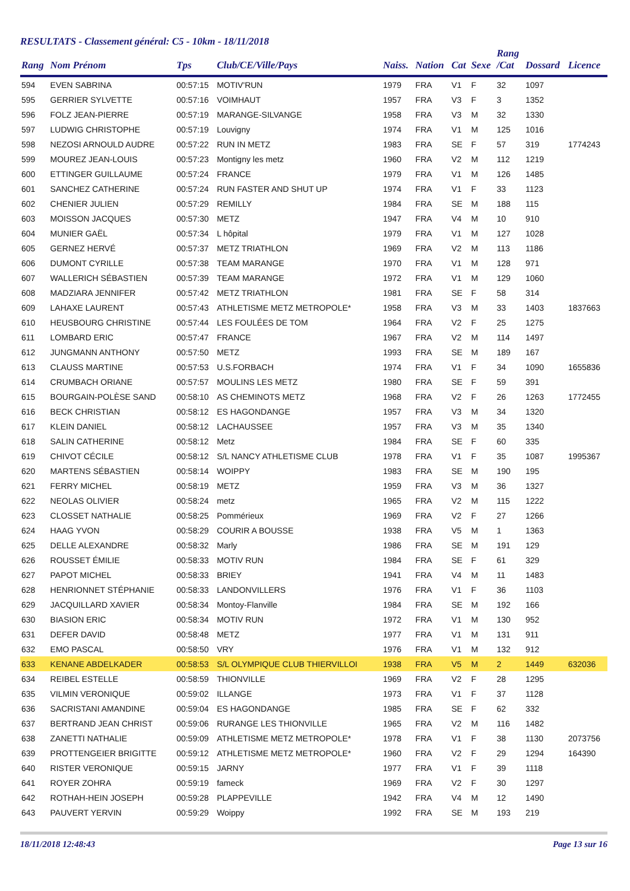RESULTATS - Classement général: C5 - 10km - 18/11/2018
| Rang | Nom Prénom | Tps | Club/CE/Ville/Pays | Naiss. | Nation | Cat | Sexe | Rang /Cat | Dossard | Licence |
| --- | --- | --- | --- | --- | --- | --- | --- | --- | --- | --- |
| 594 | EVEN SABRINA | 00:57:15 | MOTIV'RUN | 1979 | FRA | V1 | F | 32 | 1097 | |
| 595 | GERRIER SYLVETTE | 00:57:16 | VOIMHAUT | 1957 | FRA | V3 | F | 3 | 1352 | |
| 596 | FOLZ JEAN-PIERRE | 00:57:19 | MARANGE-SILVANGE | 1958 | FRA | V3 | M | 32 | 1330 | |
| 597 | LUDWIG CHRISTOPHE | 00:57:19 | Louvigny | 1974 | FRA | V1 | M | 125 | 1016 | |
| 598 | NEZOSI ARNOULD AUDRE | 00:57:22 | RUN IN METZ | 1983 | FRA | SE | F | 57 | 319 | 1774243 |
| 599 | MOUREZ JEAN-LOUIS | 00:57:23 | Montigny les metz | 1960 | FRA | V2 | M | 112 | 1219 | |
| 600 | ETTINGER GUILLAUME | 00:57:24 | FRANCE | 1979 | FRA | V1 | M | 126 | 1485 | |
| 601 | SANCHEZ CATHERINE | 00:57:24 | RUN FASTER AND SHUT UP | 1974 | FRA | V1 | F | 33 | 1123 | |
| 602 | CHENIER JULIEN | 00:57:29 | REMILLY | 1984 | FRA | SE | M | 188 | 115 | |
| 603 | MOISSON JACQUES | 00:57:30 | METZ | 1947 | FRA | V4 | M | 10 | 910 | |
| 604 | MUNIER GAËL | 00:57:34 | L hôpital | 1979 | FRA | V1 | M | 127 | 1028 | |
| 605 | GERNEZ HERVÉ | 00:57:37 | METZ TRIATHLON | 1969 | FRA | V2 | M | 113 | 1186 | |
| 606 | DUMONT CYRILLE | 00:57:38 | TEAM MARANGE | 1970 | FRA | V1 | M | 128 | 971 | |
| 607 | WALLERICH SÉBASTIEN | 00:57:39 | TEAM MARANGE | 1972 | FRA | V1 | M | 129 | 1060 | |
| 608 | MADZIARA JENNIFER | 00:57:42 | METZ TRIATHLON | 1981 | FRA | SE | F | 58 | 314 | |
| 609 | LAHAXE LAURENT | 00:57:43 | ATHLETISME METZ METROPOLE* | 1958 | FRA | V3 | M | 33 | 1403 | 1837663 |
| 610 | HEUSBOURG CHRISTINE | 00:57:44 | LES FOULÉES DE TOM | 1964 | FRA | V2 | F | 25 | 1275 | |
| 611 | LOMBARD ERIC | 00:57:47 | FRANCE | 1967 | FRA | V2 | M | 114 | 1497 | |
| 612 | JUNGMANN ANTHONY | 00:57:50 | METZ | 1993 | FRA | SE | M | 189 | 167 | |
| 613 | CLAUSS MARTINE | 00:57:53 | U.S.FORBACH | 1974 | FRA | V1 | F | 34 | 1090 | 1655836 |
| 614 | CRUMBACH ORIANE | 00:57:57 | MOULINS LES METZ | 1980 | FRA | SE | F | 59 | 391 | |
| 615 | BOURGAIN-POLÈSE SAND | 00:58:10 | AS CHEMINOTS METZ | 1968 | FRA | V2 | F | 26 | 1263 | 1772455 |
| 616 | BECK CHRISTIAN | 00:58:12 | ES HAGONDANGE | 1957 | FRA | V3 | M | 34 | 1320 | |
| 617 | KLEIN DANIEL | 00:58:12 | LACHAUSSEE | 1957 | FRA | V3 | M | 35 | 1340 | |
| 618 | SALIN CATHERINE | 00:58:12 | Metz | 1984 | FRA | SE | F | 60 | 335 | |
| 619 | CHIVOT CÉCILE | 00:58:12 | S/L NANCY ATHLETISME CLUB | 1978 | FRA | V1 | F | 35 | 1087 | 1995367 |
| 620 | MARTENS SÉBASTIEN | 00:58:14 | WOIPPY | 1983 | FRA | SE | M | 190 | 195 | |
| 621 | FERRY MICHEL | 00:58:19 | METZ | 1959 | FRA | V3 | M | 36 | 1327 | |
| 622 | NEOLAS OLIVIER | 00:58:24 | metz | 1965 | FRA | V2 | M | 115 | 1222 | |
| 623 | CLOSSET NATHALIE | 00:58:25 | Pommérieux | 1969 | FRA | V2 | F | 27 | 1266 | |
| 624 | HAAG YVON | 00:58:29 | COURIR A BOUSSE | 1938 | FRA | V5 | M | 1 | 1363 | |
| 625 | DELLE ALEXANDRE | 00:58:32 | Marly | 1986 | FRA | SE | M | 191 | 129 | |
| 626 | ROUSSET ÉMILIE | 00:58:33 | MOTIV RUN | 1984 | FRA | SE | F | 61 | 329 | |
| 627 | PAPOT MICHEL | 00:58:33 | BRIEY | 1941 | FRA | V4 | M | 11 | 1483 | |
| 628 | HENRIONNET STÉPHANIE | 00:58:33 | LANDONVILLERS | 1976 | FRA | V1 | F | 36 | 1103 | |
| 629 | JACQUILLARD XAVIER | 00:58:34 | Montoy-Flanville | 1984 | FRA | SE | M | 192 | 166 | |
| 630 | BIASION ERIC | 00:58:34 | MOTIV RUN | 1972 | FRA | V1 | M | 130 | 952 | |
| 631 | DEFER DAVID | 00:58:48 | METZ | 1977 | FRA | V1 | M | 131 | 911 | |
| 632 | EMO PASCAL | 00:58:50 | VRY | 1976 | FRA | V1 | M | 132 | 912 | |
| 633 | KENANE ABDELKADER | 00:58:53 | S/L OLYMPIQUE CLUB THIERVILLOI | 1938 | FRA | V5 | M | 2 | 1449 | 632036 |
| 634 | REIBEL ESTELLE | 00:58:59 | THIONVILLE | 1969 | FRA | V2 | F | 28 | 1295 | |
| 635 | VILMIN VERONIQUE | 00:59:02 | ILLANGE | 1973 | FRA | V1 | F | 37 | 1128 | |
| 636 | SACRISTANI AMANDINE | 00:59:04 | ES HAGONDANGE | 1985 | FRA | SE | F | 62 | 332 | |
| 637 | BERTRAND JEAN CHRIST | 00:59:06 | RURANGE LES THIONVILLE | 1965 | FRA | V2 | M | 116 | 1482 | |
| 638 | ZANETTI NATHALIE | 00:59:09 | ATHLETISME METZ METROPOLE* | 1978 | FRA | V1 | F | 38 | 1130 | 2073756 |
| 639 | PROTTENGEIER BRIGITTE | 00:59:12 | ATHLETISME METZ METROPOLE* | 1960 | FRA | V2 | F | 29 | 1294 | 164390 |
| 640 | RISTER VERONIQUE | 00:59:15 | JARNY | 1977 | FRA | V1 | F | 39 | 1118 | |
| 641 | ROYER ZOHRA | 00:59:19 | fameck | 1969 | FRA | V2 | F | 30 | 1297 | |
| 642 | ROTHAH-HEIN JOSEPH | 00:59:28 | PLAPPEVILLE | 1942 | FRA | V4 | M | 12 | 1490 | |
| 643 | PAUVERT YERVIN | 00:59:29 | Woippy | 1992 | FRA | SE | M | 193 | 219 | |
18/11/2018 12:48:43 Page 13 sur 16